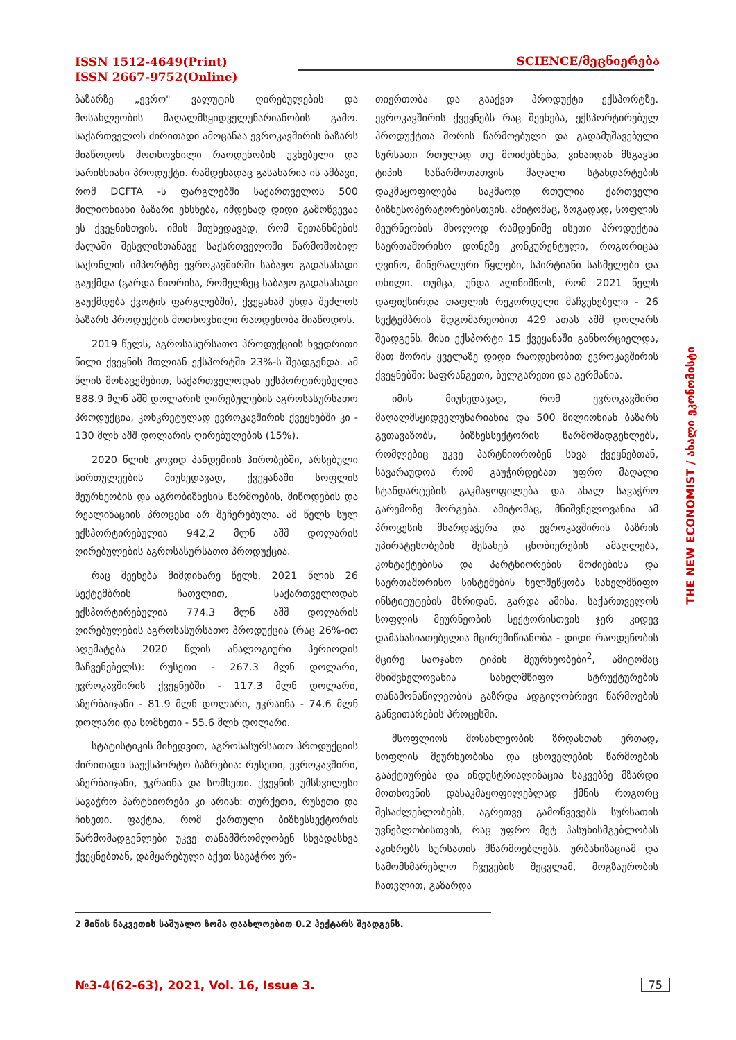ISSN 1512-4649(Print)
ISSN 2667-9752(Online)
SCIENCE/მეცნიერება
THE NEW ECONOMIST / ახალი ეკონომისტი
ბაზარზე „ევრო" ვალუტის ღირებულების და მოსახლეობის მაღალმსყიდველუნარიანობის გამო. საქართველოს ძირითადი ამოცანაა ევროკავშირის ბაზარს მიაწოდოს მოთხოვნილი რაოდენობის უვნებელი და ხარისხიანი პროდუქტი. რამდენადაც გასახარია ის ამბავი, რომ DCFTA -ს ფარგლებში საქართველოს 500 მილიონიანი ბაზარი ეხსნება, იმდენად დიდი გამოწვევაა ეს ქვეყნისთვის. იმის მიუხედავად, რომ შეთანხმების ძალაში შესვლისთანავე საქართველოში წარმოშობილ საქონლის იმპორტზე ევროკავშირში საბაჟო გადასახადი გაუქმდა (გარდა ნიორისა, რომელზეც საბაჟო გადასახადი გაუქმდება ქვოტის ფარგლებში), ქვეყანამ უნდა შეძლოს ბაზარს პროდუქტის მოთხოვნილი რაოდენობა მიაწოდოს.
2019 წელს, აგროსასურსათო პროდუქციის ხვედრითი წილი ქვეყნის მთლიან ექსპორტში 23%-ს შეადგენდა. ამ წლის მონაცემებით, საქართველოდან ექსპორტირებულია 888.9 მლნ აშშ დოლარის ღირებულების აგროსასურსათო პროდუქცია, კონკრეტულად ევროკავშირის ქვეყნებში კი - 130 მლნ აშშ დოლარის ღირებულების (15%).
2020 წლის კოვიდ პანდემიის პირობებში, არსებული სირთულეების მიუხედავად, ქვეყანაში სოფლის მეურნეობის და აგრობიზნესის წარმოების, მიწოდების და რეალიზაციის პროცესი არ შეჩერებულა. ამ წელს სულ ექსპორტირებულია 942,2 მლნ აშშ დოლარის ღირებულების აგროსასურსათო პროდუქცია.
რაც შეეხება მიმდინარე წელს, 2021 წლის 26 სექტემბრის ჩათვლით, საქართველოდან ექსპორტირებულია 774.3 მლნ აშშ დოლარის ღირებულების აგროსასურსათო პროდუქცია (რაც 26%-ით აღემატება 2020 წლის ანალოგიური პერიოდის მაჩვენებელს): რუსეთი - 267.3 მლნ დოლარი, ევროკავშირის ქვეყნებში - 117.3 მლნ დოლარი, აზერბაიჯანი - 81.9 მლნ დოლარი, უკრაინა - 74.6 მლნ დოლარი და სომხეთი - 55.6 მლნ დოლარი.
სტატისტიკის მიხედვით, აგროსასურსათო პროდუქციის ძირითადი საექსპორტო ბაზრებია: რუსეთი, ევროკავშირი, აზერბაიჯანი, უკრაინა და სომხეთი. ქვეყნის უმსხვილესი სავაჭრო პარტნიორები კი არიან: თურქეთი, რუსეთი და ჩინეთი. ფაქტია, რომ ქართული ბიზნესსექტორის წარმომადგენლები უკვე თანამშრომლობენ სხვადასხვა ქვეყნებთან, დამყარებული აქვთ სავაჭრო ურ-
თიერთობა და გააქვთ პროდუქტი ექსპორტზე. ევროკავშირის ქვეყნებს რაც შეეხება, ექსპორტირებულ პროდუქტთა შორის წარმოებული და გადამუშავებული სურსათი რთულად თუ მოიძებნება, ვინაიდან მსგავსი ტიპის საწარმოთათვის მაღალი სტანდარტების დაკმაყოფილება საკმაოდ რთულია ქართველი ბიზნესოპერატორებისთვის. ამიტომაც, ზოგადად, სოფლის მეურნეობის მხოლოდ რამდენიმე ისეთი პროდუქტია საერთაშორისო დონეზე კონკურენტული, როგორიცაა ღვინო, მინერალური წყლები, სპირტიანი სასმელები და თხილი. თუმცა, უნდა აღინიშნოს, რომ 2021 წელს დაფიქსირდა თაფლის რეკორდული მაჩვენებელი - 26 სექტემბრის მდგომარეობით 429 ათას აშშ დოლარს შეადგენს. მისი ექსპორტი 15 ქვეყანაში განხორციელდა, მათ შორის ყველაზე დიდი რაოდენობით ევროკავშირის ქვეყნებში: საფრანგეთი, ბულგარეთი და გერმანია.
იმის მიუხედავად, რომ ევროკავშირი მაღალმსყიდველუნარიანია და 500 მილიონიან ბაზარს გვთავაზობს, ბიზნესსექტორის წარმომადგენლებს, რომლებიც უკვე პარტნიორობენ სხვა ქვეყნებთან, სავარაუდოა რომ გაუჭირდებათ უფრო მაღალი სტანდარტების გაკმაყოფილება და ახალ სავაჭრო გარემოზე მორგება. ამიტომაც, მნიშვნელოვანია ამ პროცესის მხარდაჭერა და ევროკავშირის ბაზრის უპირატესობების შესახებ ცნობიერების ამაღლება, კონტაქტებისა და პარტნიორების მოძიებისა და საერთაშორისო სისტემების ხელშეწყობა სახელმწიფო ინსტიტუტების მხრიდან. გარდა ამისა, საქართველოს სოფლის მეურნეობის სექტორისთვის ჯერ კიდევ დამახასიათებელია მცირემიწიანობა - დიდი რაოდენობის მცირე საოჯახო ტიპის მეურნეობები<sup>2</sup>, ამიტომაც მნიშვნელოვანია სახელმწიფო სტრუქტურების თანამონაწილეობის გაზრდა ადგილობრივი წარმოების განვითარების პროცესში.
მსოფლიოს მოსახლეობის ზრდასთან ერთად, სოფლის მეურნეობისა და ცხოველების წარმოების გააქტიურება და ინდუსტრიალიზაცია საკვებზე მზარდი მოთხოვნის დასაკმაყოფილებლად ქმნის როგორც შესაძლებლობებს, აგრეთვე გამოწვევებს სურსათის უვნებლობისთვის, რაც უფრო მეტ პასუხისმგებლობას აკისრებს სურსათის მწარმოებლებს. ურბანიზაციამ და სამომხმარებლო ჩვევების შეცვლამ, მოგზაურობის ჩათვლით, გაზარდა
2 მიწის ნაკვეთის საშუალო ზომა დაახლოებით 0.2 ჰექტარს შეადგენს.
№3-4(62-63), 2021, Vol. 16, Issue 3. 75